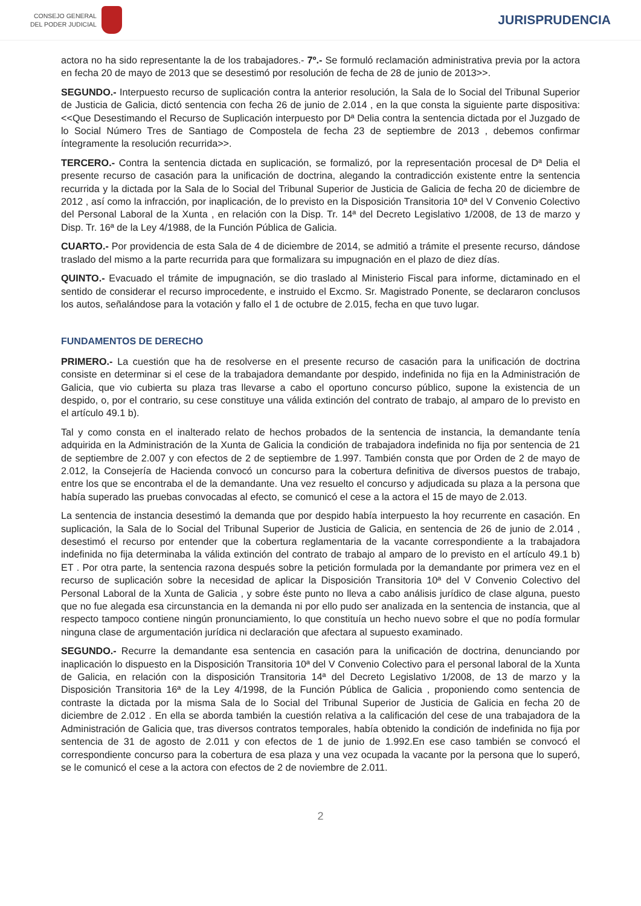CONSEJO GENERAL
DEL PODER JUDICIAL
JURISPRUDENCIA
actora no ha sido representante la de los trabajadores.- 7º.- Se formuló reclamación administrativa previa por la actora en fecha 20 de mayo de 2013 que se desestimó por resolución de fecha de 28 de junio de 2013>>.
SEGUNDO.- Interpuesto recurso de suplicación contra la anterior resolución, la Sala de lo Social del Tribunal Superior de Justicia de Galicia, dictó sentencia con fecha 26 de junio de 2.014 , en la que consta la siguiente parte dispositiva: <<Que Desestimando el Recurso de Suplicación interpuesto por Dª Delia contra la sentencia dictada por el Juzgado de lo Social Número Tres de Santiago de Compostela de fecha 23 de septiembre de 2013 , debemos confirmar íntegramente la resolución recurrida>>.
TERCERO.- Contra la sentencia dictada en suplicación, se formalizó, por la representación procesal de Dª Delia el presente recurso de casación para la unificación de doctrina, alegando la contradicción existente entre la sentencia recurrida y la dictada por la Sala de lo Social del Tribunal Superior de Justicia de Galicia de fecha 20 de diciembre de 2012 , así como la infracción, por inaplicación, de lo previsto en la Disposición Transitoria 10ª del V Convenio Colectivo del Personal Laboral de la Xunta , en relación con la Disp. Tr. 14ª del Decreto Legislativo 1/2008, de 13 de marzo y Disp. Tr. 16ª de la Ley 4/1988, de la Función Pública de Galicia.
CUARTO.- Por providencia de esta Sala de 4 de diciembre de 2014, se admitió a trámite el presente recurso, dándose traslado del mismo a la parte recurrida para que formalizara su impugnación en el plazo de diez días.
QUINTO.- Evacuado el trámite de impugnación, se dio traslado al Ministerio Fiscal para informe, dictaminado en el sentido de considerar el recurso improcedente, e instruido el Excmo. Sr. Magistrado Ponente, se declararon conclusos los autos, señalándose para la votación y fallo el 1 de octubre de 2.015, fecha en que tuvo lugar.
FUNDAMENTOS DE DERECHO
PRIMERO.- La cuestión que ha de resolverse en el presente recurso de casación para la unificación de doctrina consiste en determinar si el cese de la trabajadora demandante por despido, indefinida no fija en la Administración de Galicia, que vio cubierta su plaza tras llevarse a cabo el oportuno concurso público, supone la existencia de un despido, o, por el contrario, su cese constituye una válida extinción del contrato de trabajo, al amparo de lo previsto en el artículo 49.1 b).
Tal y como consta en el inalterado relato de hechos probados de la sentencia de instancia, la demandante tenía adquirida en la Administración de la Xunta de Galicia la condición de trabajadora indefinida no fija por sentencia de 21 de septiembre de 2.007 y con efectos de 2 de septiembre de 1.997. También consta que por Orden de 2 de mayo de 2.012, la Consejería de Hacienda convocó un concurso para la cobertura definitiva de diversos puestos de trabajo, entre los que se encontraba el de la demandante. Una vez resuelto el concurso y adjudicada su plaza a la persona que había superado las pruebas convocadas al efecto, se comunicó el cese a la actora el 15 de mayo de 2.013.
La sentencia de instancia desestimó la demanda que por despido había interpuesto la hoy recurrente en casación. En suplicación, la Sala de lo Social del Tribunal Superior de Justicia de Galicia, en sentencia de 26 de junio de 2.014 , desestimó el recurso por entender que la cobertura reglamentaria de la vacante correspondiente a la trabajadora indefinida no fija determinaba la válida extinción del contrato de trabajo al amparo de lo previsto en el artículo 49.1 b) ET . Por otra parte, la sentencia razona después sobre la petición formulada por la demandante por primera vez en el recurso de suplicación sobre la necesidad de aplicar la Disposición Transitoria 10ª del V Convenio Colectivo del Personal Laboral de la Xunta de Galicia , y sobre éste punto no lleva a cabo análisis jurídico de clase alguna, puesto que no fue alegada esa circunstancia en la demanda ni por ello pudo ser analizada en la sentencia de instancia, que al respecto tampoco contiene ningún pronunciamiento, lo que constituía un hecho nuevo sobre el que no podía formular ninguna clase de argumentación jurídica ni declaración que afectara al supuesto examinado.
SEGUNDO.- Recurre la demandante esa sentencia en casación para la unificación de doctrina, denunciando por inaplicación lo dispuesto en la Disposición Transitoria 10ª del V Convenio Colectivo para el personal laboral de la Xunta de Galicia, en relación con la disposición Transitoria 14ª del Decreto Legislativo 1/2008, de 13 de marzo y la Disposición Transitoria 16ª de la Ley 4/1998, de la Función Pública de Galicia , proponiendo como sentencia de contraste la dictada por la misma Sala de lo Social del Tribunal Superior de Justicia de Galicia en fecha 20 de diciembre de 2.012 . En ella se aborda también la cuestión relativa a la calificación del cese de una trabajadora de la Administración de Galicia que, tras diversos contratos temporales, había obtenido la condición de indefinida no fija por sentencia de 31 de agosto de 2.011 y con efectos de 1 de junio de 1.992.En ese caso también se convocó el correspondiente concurso para la cobertura de esa plaza y una vez ocupada la vacante por la persona que lo superó, se le comunicó el cese a la actora con efectos de 2 de noviembre de 2.011.
2